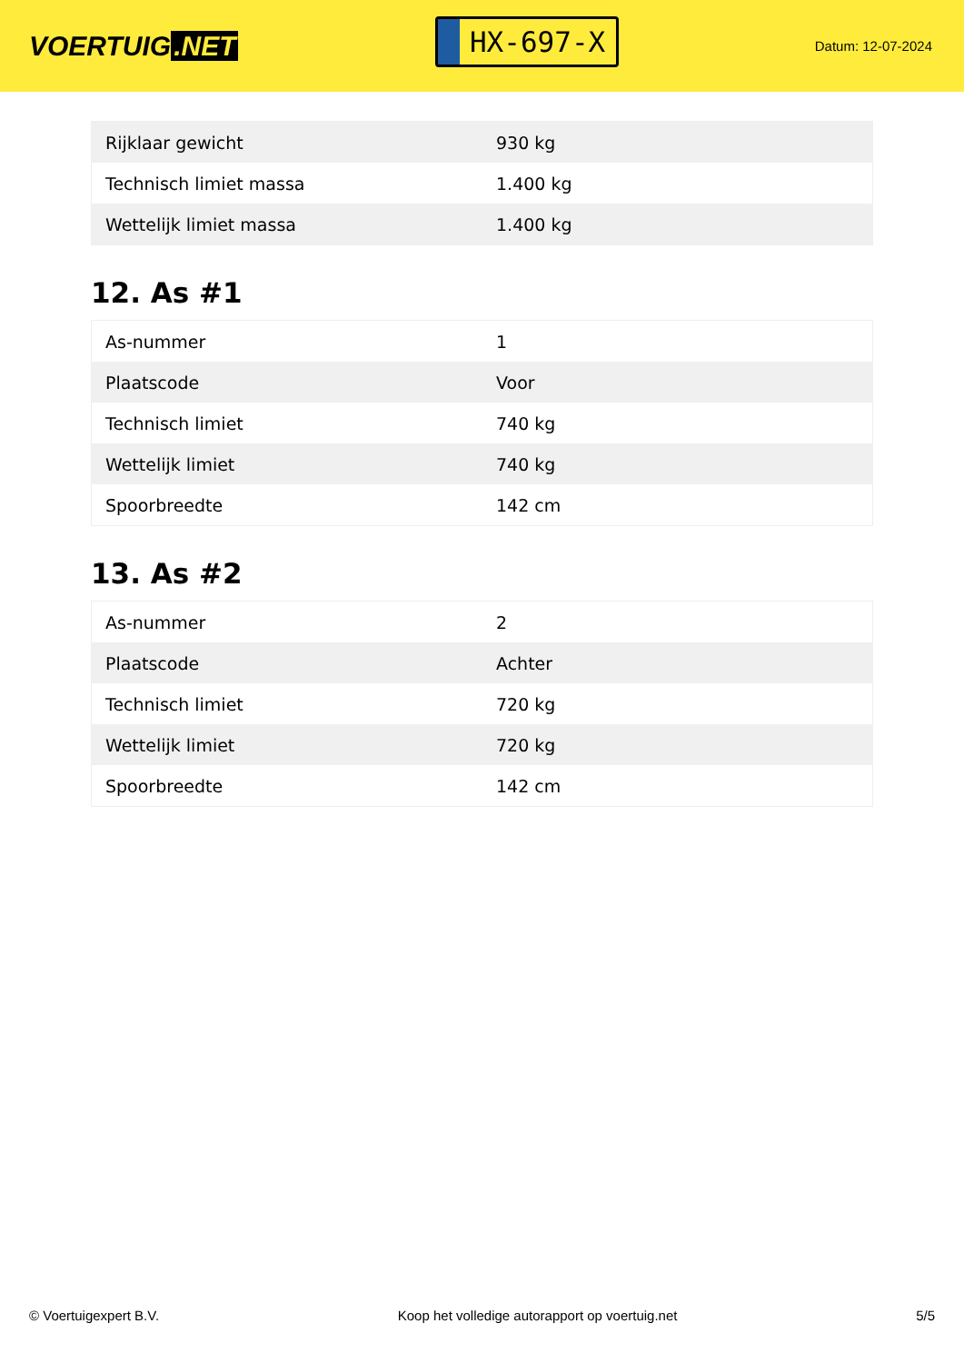VOERTUIG.NET
HX-697-X
Datum: 12-07-2024
| Rijklaar gewicht | 930 kg |
| Technisch limiet massa | 1.400 kg |
| Wettelijk limiet massa | 1.400 kg |
12. As #1
| As-nummer | 1 |
| Plaatscode | Voor |
| Technisch limiet | 740 kg |
| Wettelijk limiet | 740 kg |
| Spoorbreedte | 142 cm |
13. As #2
| As-nummer | 2 |
| Plaatscode | Achter |
| Technisch limiet | 720 kg |
| Wettelijk limiet | 720 kg |
| Spoorbreedte | 142 cm |
© Voertuigexpert B.V. Koop het volledige autorapport op voertuig.net 5/5